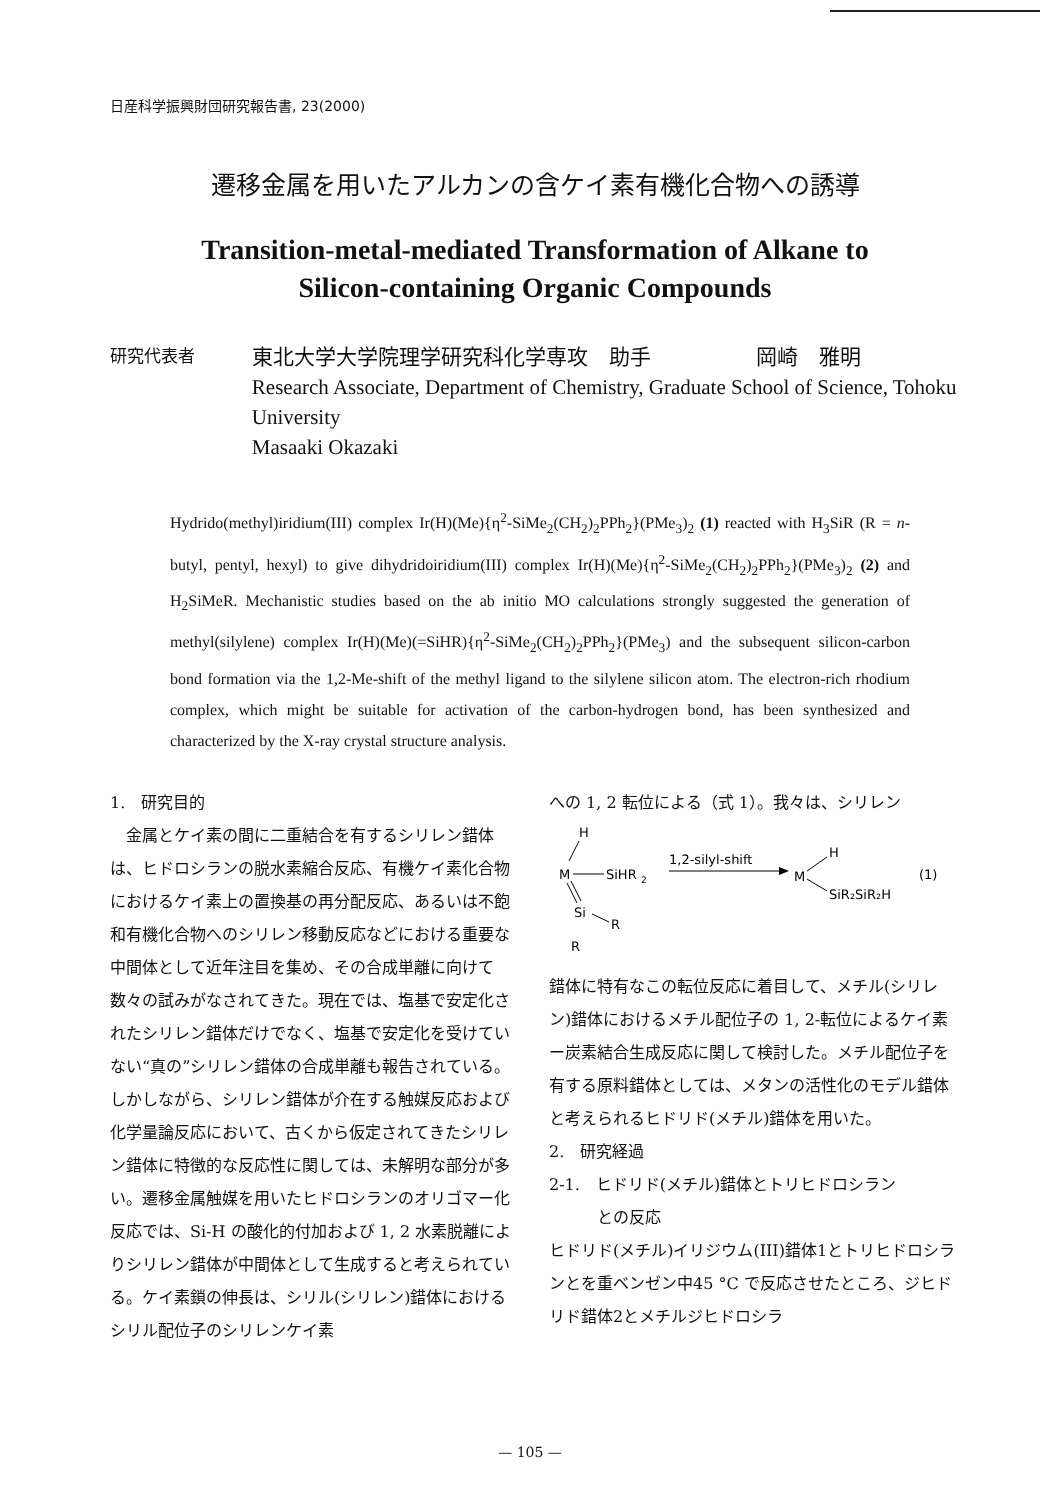日産科学振興財団研究報告書, 23(2000)
遷移金属を用いたアルカンの含ケイ素有機化合物への誘導
Transition-metal-mediated Transformation of Alkane to
Silicon-containing Organic Compounds
研究代表者
東北大学大学院理学研究科化学専攻　助手　　　　　岡崎　雅明
Research Associate, Department of Chemistry, Graduate School of Science, Tohoku University
Masaaki Okazaki
Hydrido(methyl)iridium(III) complex Ir(H)(Me){η<sup>2</sup>-SiMe<sub>2</sub>(CH<sub>2</sub>)<sub>2</sub>PPh<sub>2</sub>}(PMe<sub>3</sub>)<sub>2</sub> (1) reacted with H<sub>3</sub>SiR (R = n-butyl, pentyl, hexyl) to give dihydridoiridium(III) complex Ir(H)(Me){η<sup>2</sup>-SiMe<sub>2</sub>(CH<sub>2</sub>)<sub>2</sub>PPh<sub>2</sub>}(PMe<sub>3</sub>)<sub>2</sub> (2) and H<sub>2</sub>SiMeR. Mechanistic studies based on the ab initio MO calculations strongly suggested the generation of methyl(silylene) complex Ir(H)(Me)(=SiHR){η<sup>2</sup>-SiMe<sub>2</sub>(CH<sub>2</sub>)<sub>2</sub>PPh<sub>2</sub>}(PMe<sub>3</sub>) and the subsequent silicon-carbon bond formation via the 1,2-Me-shift of the methyl ligand to the silylene silicon atom. The electron-rich rhodium complex, which might be suitable for activation of the carbon-hydrogen bond, has been synthesized and characterized by the X-ray crystal structure analysis.
1.　研究目的
　金属とケイ素の間に二重結合を有するシリレン錯体は、ヒドロシランの脱水素縮合反応、有機ケイ素化合物におけるケイ素上の置換基の再分配反応、あるいは不飽和有機化合物へのシリレン移動反応などにおける重要な中間体として近年注目を集め、その合成単離に向けて数々の試みがなされてきた。現在では、塩基で安定化されたシリレン錯体だけでなく、塩基で安定化を受けていない“真の”シリレン錯体の合成単離も報告されている。しかしながら、シリレン錯体が介在する触媒反応および化学量論反応において、古くから仮定されてきたシリレン錯体に特徴的な反応性に関しては、未解明な部分が多い。遷移金属触媒を用いたヒドロシランのオリゴマー化反応では、Si-H の酸化的付加および 1, 2 水素脱離によりシリレン錯体が中間体として生成すると考えられている。ケイ素鎖の伸長は、シリル(シリレン)錯体におけるシリル配位子のシリレンケイ素
への 1, 2 転位による（式 1）。我々は、シリレン
H
M
SiHR
2
Si
R
R
1,2-silyl-shift
M
H
SiR₂SiR₂H
(1)
錯体に特有なこの転位反応に着目して、メチル(シリレン)錯体におけるメチル配位子の 1, 2-転位によるケイ素ー炭素結合生成反応に関して検討した。メチル配位子を有する原料錯体としては、メタンの活性化のモデル錯体と考えられるヒドリド(メチル)錯体を用いた。
2.　研究経過
2-1.　ヒドリド(メチル)錯体とトリヒドロシラン
　　　との反応
ヒドリド(メチル)イリジウム(III)錯体1とトリヒドロシランとを重ベンゼン中45 °C で反応させたところ、ジヒドリド錯体2とメチルジヒドロシラ
— 105 —